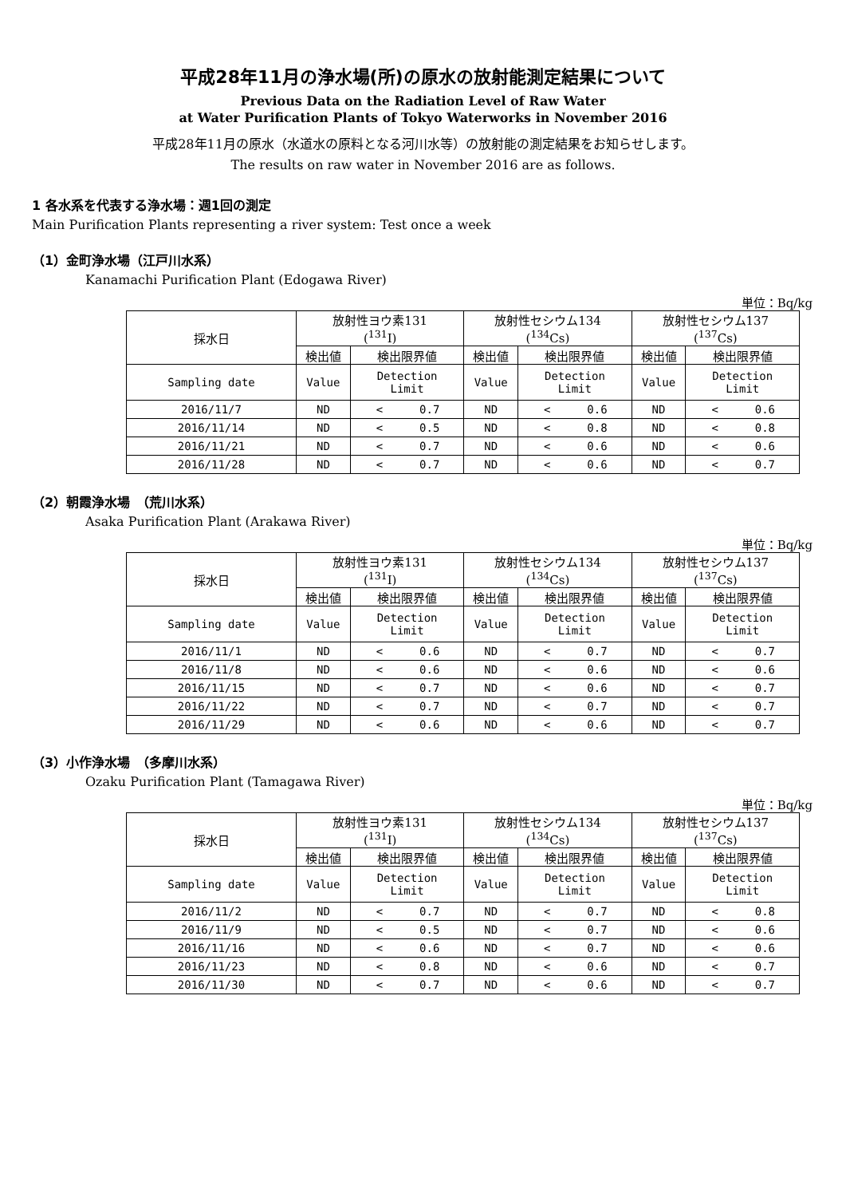平成28年11月の浄水場(所)の原水の放射能測定結果について
Previous Data on the Radiation Level of Raw Water
at Water Purification Plants of Tokyo Waterworks in November 2016
平成28年11月の原水（水道水の原料となる河川水等）の放射能の測定結果をお知らせします。
The results on raw water in November 2016 are as follows.
1 各水系を代表する浄水場：週1回の測定
Main Purification Plants representing a river system: Test once a week
（1）金町浄水場（江戸川水系）
Kanamachi Purification Plant (Edogawa River)
単位：Bq/kg
| 採水日 | 放射性ヨウ素131 (<sup>131</sup>I) | | 放射性セシウム134 (<sup>134</sup>Cs) | | 放射性セシウム137 (<sup>137</sup>Cs) | |
| --- | --- | --- | --- | --- | --- | --- |
| | 検出値 | 検出限界値 | 検出値 | 検出限界値 | 検出値 | 検出限界値 |
| Sampling date | Value | Detection Limit | Value | Detection Limit | Value | Detection Limit |
| 2016/11/7 | ND | < 0.7 | ND | < 0.6 | ND | < 0.6 |
| 2016/11/14 | ND | < 0.5 | ND | < 0.8 | ND | < 0.8 |
| 2016/11/21 | ND | < 0.7 | ND | < 0.6 | ND | < 0.6 |
| 2016/11/28 | ND | < 0.7 | ND | < 0.6 | ND | < 0.7 |
（2）朝霞浄水場　（荒川水系）
Asaka Purification Plant (Arakawa River)
単位：Bq/kg
| 採水日 | 放射性ヨウ素131 (<sup>131</sup>I) | | 放射性セシウム134 (<sup>134</sup>Cs) | | 放射性セシウム137 (<sup>137</sup>Cs) | |
| --- | --- | --- | --- | --- | --- | --- |
| | 検出値 | 検出限界値 | 検出値 | 検出限界値 | 検出値 | 検出限界値 |
| Sampling date | Value | Detection Limit | Value | Detection Limit | Value | Detection Limit |
| 2016/11/1 | ND | < 0.6 | ND | < 0.7 | ND | < 0.7 |
| 2016/11/8 | ND | < 0.6 | ND | < 0.6 | ND | < 0.6 |
| 2016/11/15 | ND | < 0.7 | ND | < 0.6 | ND | < 0.7 |
| 2016/11/22 | ND | < 0.7 | ND | < 0.7 | ND | < 0.7 |
| 2016/11/29 | ND | < 0.6 | ND | < 0.6 | ND | < 0.7 |
（3）小作浄水場　（多摩川水系）
Ozaku Purification Plant (Tamagawa River)
単位：Bq/kg
| 採水日 | 放射性ヨウ素131 (<sup>131</sup>I) | | 放射性セシウム134 (<sup>134</sup>Cs) | | 放射性セシウム137 (<sup>137</sup>Cs) | |
| --- | --- | --- | --- | --- | --- | --- |
| | 検出値 | 検出限界値 | 検出値 | 検出限界値 | 検出値 | 検出限界値 |
| Sampling date | Value | Detection Limit | Value | Detection Limit | Value | Detection Limit |
| 2016/11/2 | ND | < 0.7 | ND | < 0.7 | ND | < 0.8 |
| 2016/11/9 | ND | < 0.5 | ND | < 0.7 | ND | < 0.6 |
| 2016/11/16 | ND | < 0.6 | ND | < 0.7 | ND | < 0.6 |
| 2016/11/23 | ND | < 0.8 | ND | < 0.6 | ND | < 0.7 |
| 2016/11/30 | ND | < 0.7 | ND | < 0.6 | ND | < 0.7 |